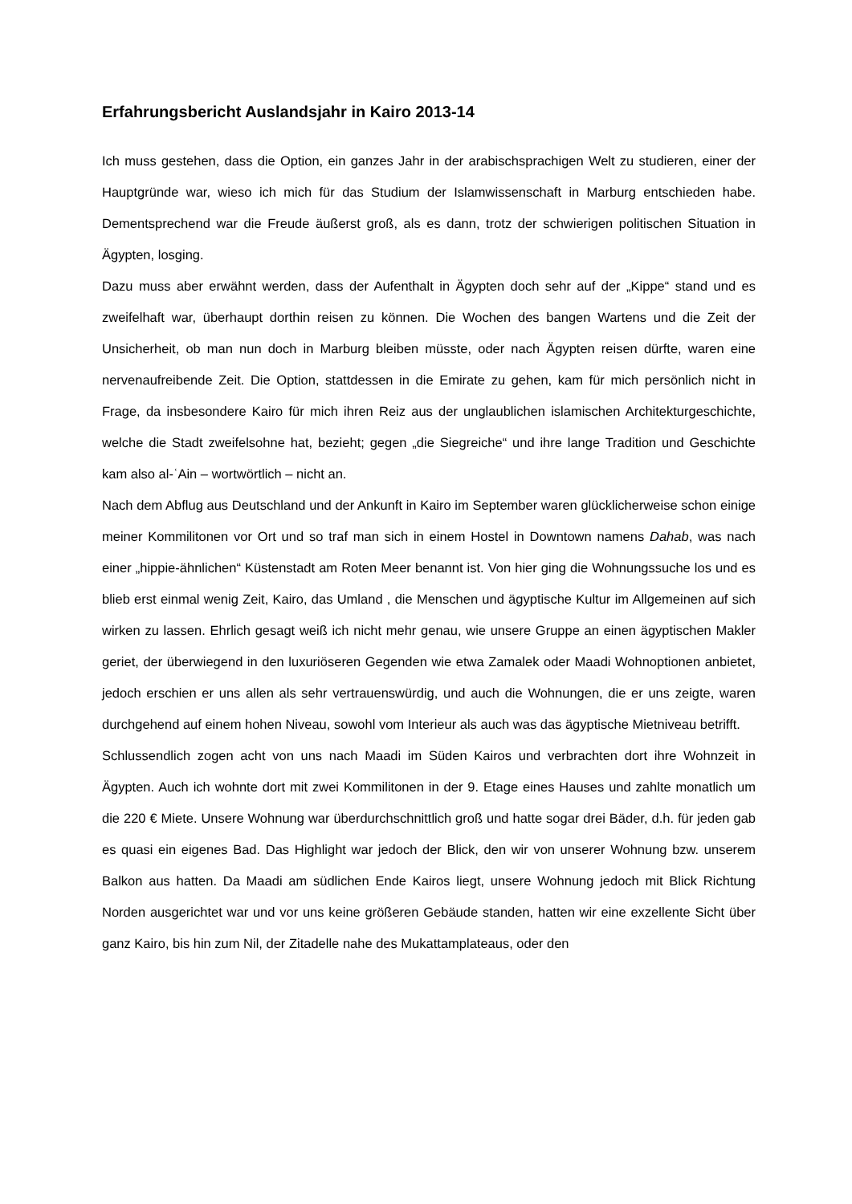Erfahrungsbericht Auslandsjahr in Kairo 2013-14
Ich muss gestehen, dass die Option, ein ganzes Jahr in der arabischsprachigen Welt zu studieren, einer der Hauptgründe war, wieso ich mich für das Studium der Islamwissenschaft in Marburg entschieden habe. Dementsprechend war die Freude äußerst groß, als es dann, trotz der schwierigen politischen Situation in Ägypten, losging.
Dazu muss aber erwähnt werden, dass der Aufenthalt in Ägypten doch sehr auf der „Kippe“ stand und es zweifelhaft war, überhaupt dorthin reisen zu können. Die Wochen des bangen Wartens und die Zeit der Unsicherheit, ob man nun doch in Marburg bleiben müsste, oder nach Ägypten reisen dürfte, waren eine nervenaufreibende Zeit. Die Option, stattdessen in die Emirate zu gehen, kam für mich persönlich nicht in Frage, da insbesondere Kairo für mich ihren Reiz aus der unglaublichen islamischen Architekturgeschichte, welche die Stadt zweifelsohne hat, bezieht; gegen „die Siegreiche“ und ihre lange Tradition und Geschichte kam also al-ʿAin – wortwörtlich – nicht an.
Nach dem Abflug aus Deutschland und der Ankunft in Kairo im September waren glücklicherweise schon einige meiner Kommilitonen vor Ort und so traf man sich in einem Hostel in Downtown namens Dahab, was nach einer „hippie-ähnlichen“ Küstenstadt am Roten Meer benannt ist. Von hier ging die Wohnungssuche los und es blieb erst einmal wenig Zeit, Kairo, das Umland , die Menschen und ägyptische Kultur im Allgemeinen auf sich wirken zu lassen. Ehrlich gesagt weiß ich nicht mehr genau, wie unsere Gruppe an einen ägyptischen Makler geriet, der überwiegend in den luxuriöseren Gegenden wie etwa Zamalek oder Maadi Wohnoptionen anbietet, jedoch erschien er uns allen als sehr vertrauenswürdig, und auch die Wohnungen, die er uns zeigte, waren durchgehend auf einem hohen Niveau, sowohl vom Interieur als auch was das ägyptische Mietniveau betrifft.
Schlussendlich zogen acht von uns nach Maadi im Süden Kairos und verbrachten dort ihre Wohnzeit in Ägypten. Auch ich wohnte dort mit zwei Kommilitonen in der 9. Etage eines Hauses und zahlte monatlich um die 220 € Miete. Unsere Wohnung war überdurchschnittlich groß und hatte sogar drei Bäder, d.h. für jeden gab es quasi ein eigenes Bad. Das Highlight war jedoch der Blick, den wir von unserer Wohnung bzw. unserem Balkon aus hatten. Da Maadi am südlichen Ende Kairos liegt, unsere Wohnung jedoch mit Blick Richtung Norden ausgerichtet war und vor uns keine größeren Gebäude standen, hatten wir eine exzellente Sicht über ganz Kairo, bis hin zum Nil, der Zitadelle nahe des Mukattamplateaus, oder den